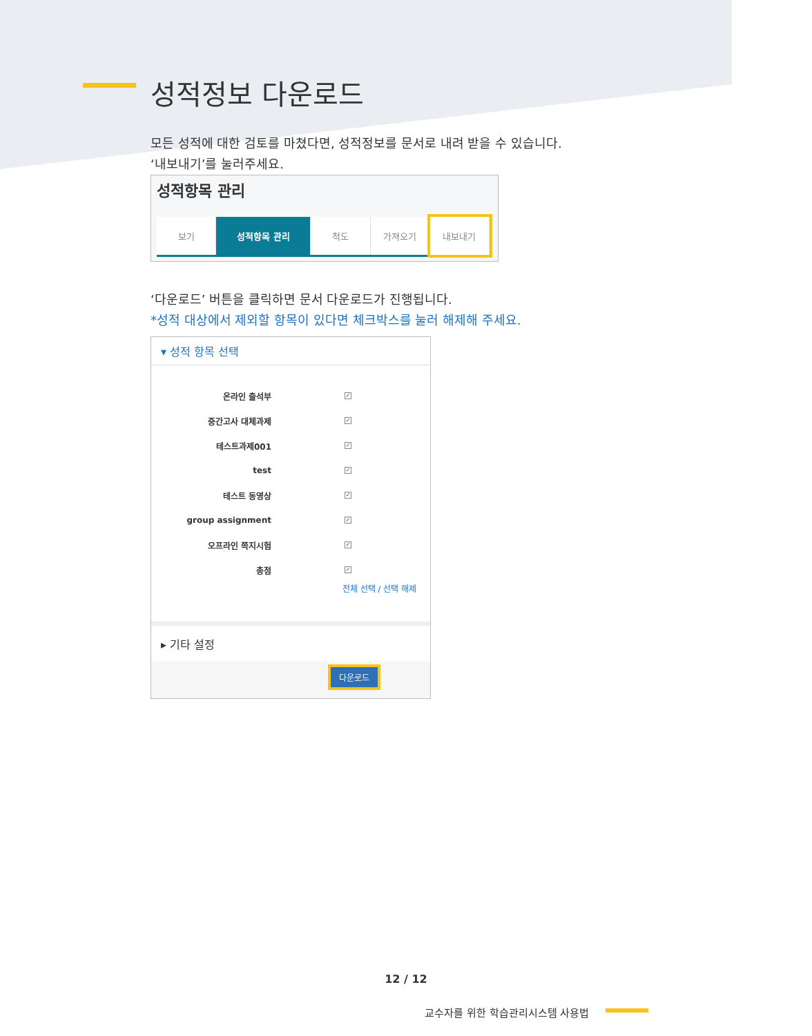성적정보 다운로드
모든 성적에 대한 검토를 마쳤다면, 성적정보를 문서로 내려 받을 수 있습니다.
‘내보내기’를 눌러주세요.
성적항목 관리
보기 성적항목 관리 척도 가져오기 내보내기
‘다운로드’ 버튼을 클릭하면 문서 다운로드가 진행됩니다.
*성적 대상에서 제외할 항목이 있다면 체크박스를 눌러 해제해 주세요.
▾ 성적 항목 선택
온라인 출석부 ✓
중간고사 대체과제 ✓
테스트과제001 ✓
test ✓
테스트 동영상 ✓
group assignment ✓
오프라인 쪽지시험 ✓
총점 ✓
전체 선택 / 선택 해제
▸ 기타 설정
다운로드
12 / 12
교수자를 위한 학습관리시스템 사용법